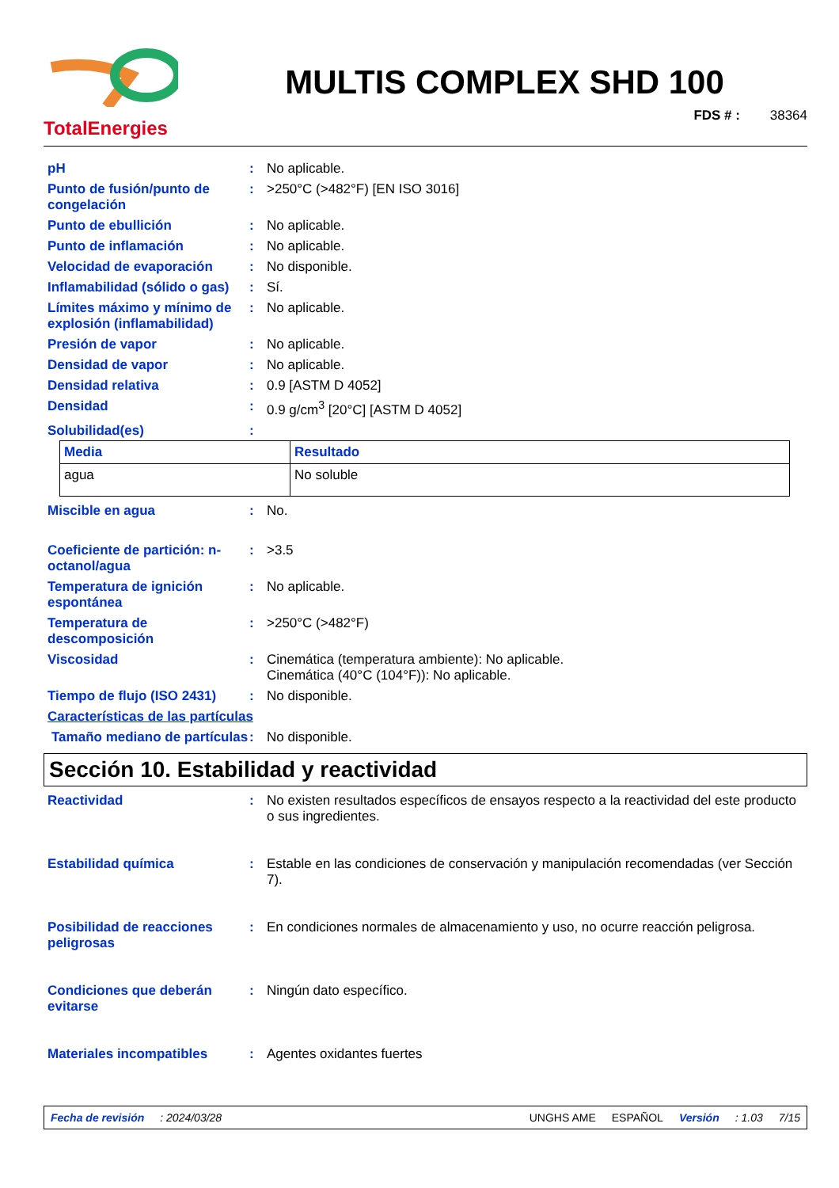TotalEnergies
MULTIS COMPLEX SHD 100
FDS # : 38364
pH
:
No aplicable.
Punto de fusión/punto de congelación
:
>250°C (>482°F) [EN ISO 3016]
Punto de ebullición
:
No aplicable.
Punto de inflamación
:
No aplicable.
Velocidad de evaporación
:
No disponible.
Inflamabilidad (sólido o gas)
:
Sí.
Límites máximo y mínimo de explosión (inflamabilidad)
:
No aplicable.
Presión de vapor
:
No aplicable.
Densidad de vapor
:
No aplicable.
Densidad relativa
:
0.9 [ASTM D 4052]
Densidad
:
0.9 g/cm<sup>3</sup> [20°C] [ASTM D 4052]
Solubilidad(es)
:
| Media | Resultado |
| --- | --- |
| agua | No soluble |
Miscible en agua
:
No.
Coeficiente de partición: n-octanol/agua
:
>3.5
Temperatura de ignición espontánea
:
No aplicable.
Temperatura de descomposición
:
>250°C (>482°F)
Viscosidad
:
Cinemática (temperatura ambiente): No aplicable.
Cinemática (40°C (104°F)): No aplicable.
Tiempo de flujo (ISO 2431)
:
No disponible.
Características de las partículas
Tamaño mediano de partículas
:
No disponible.
Sección 10. Estabilidad y reactividad
Reactividad
:
No existen resultados específicos de ensayos respecto a la reactividad del este producto o sus ingredientes.
Estabilidad química
:
Estable en las condiciones de conservación y manipulación recomendadas (ver Sección 7).
Posibilidad de reacciones peligrosas
:
En condiciones normales de almacenamiento y uso, no ocurre reacción peligrosa.
Condiciones que deberán evitarse
:
Ningún dato específico.
Materiales incompatibles
:
Agentes oxidantes fuertes
Fecha de revisión: 2024/03/28 UNGHS AME ESPAÑOL Versión: 1.03 7/15